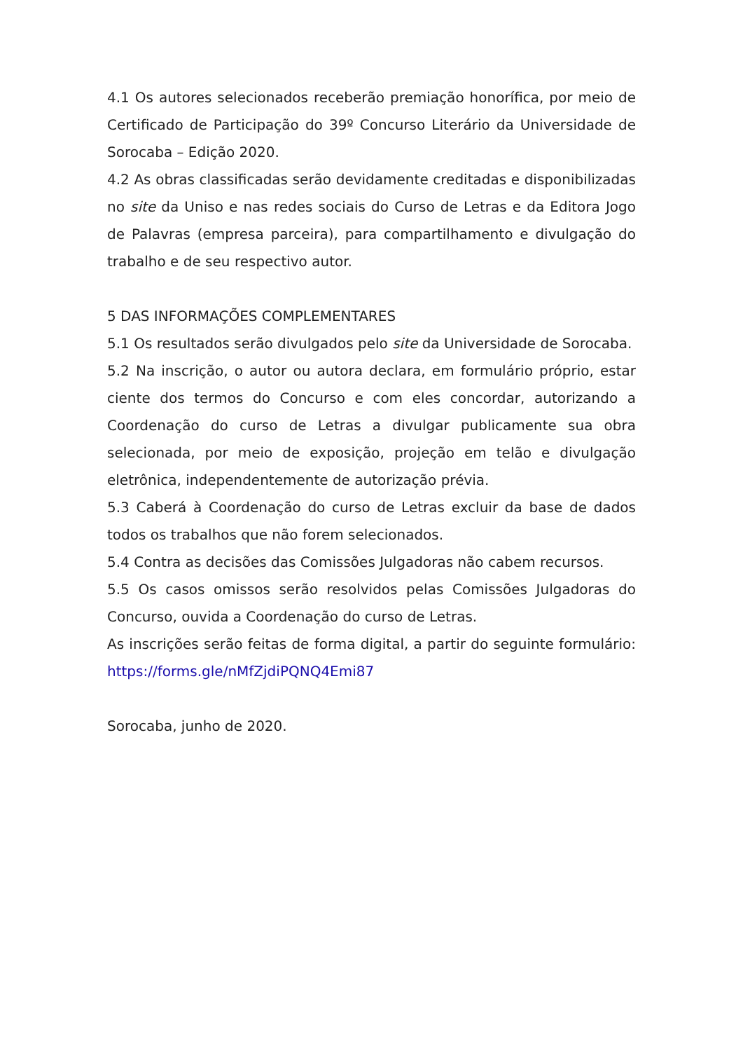4.1 Os autores selecionados receberão premiação honorífica, por meio de Certificado de Participação do 39º Concurso Literário da Universidade de Sorocaba – Edição 2020.
4.2 As obras classificadas serão devidamente creditadas e disponibilizadas no site da Uniso e nas redes sociais do Curso de Letras e da Editora Jogo de Palavras (empresa parceira), para compartilhamento e divulgação do trabalho e de seu respectivo autor.
5 DAS INFORMAÇÕES COMPLEMENTARES
5.1 Os resultados serão divulgados pelo site da Universidade de Sorocaba.
5.2 Na inscrição, o autor ou autora declara, em formulário próprio, estar ciente dos termos do Concurso e com eles concordar, autorizando a Coordenação do curso de Letras a divulgar publicamente sua obra selecionada, por meio de exposição, projeção em telão e divulgação eletrônica, independentemente de autorização prévia.
5.3 Caberá à Coordenação do curso de Letras excluir da base de dados todos os trabalhos que não forem selecionados.
5.4 Contra as decisões das Comissões Julgadoras não cabem recursos.
5.5 Os casos omissos serão resolvidos pelas Comissões Julgadoras do Concurso, ouvida a Coordenação do curso de Letras.
As inscrições serão feitas de forma digital, a partir do seguinte formulário: https://forms.gle/nMfZjdiPQNQ4Emi87
Sorocaba, junho de 2020.